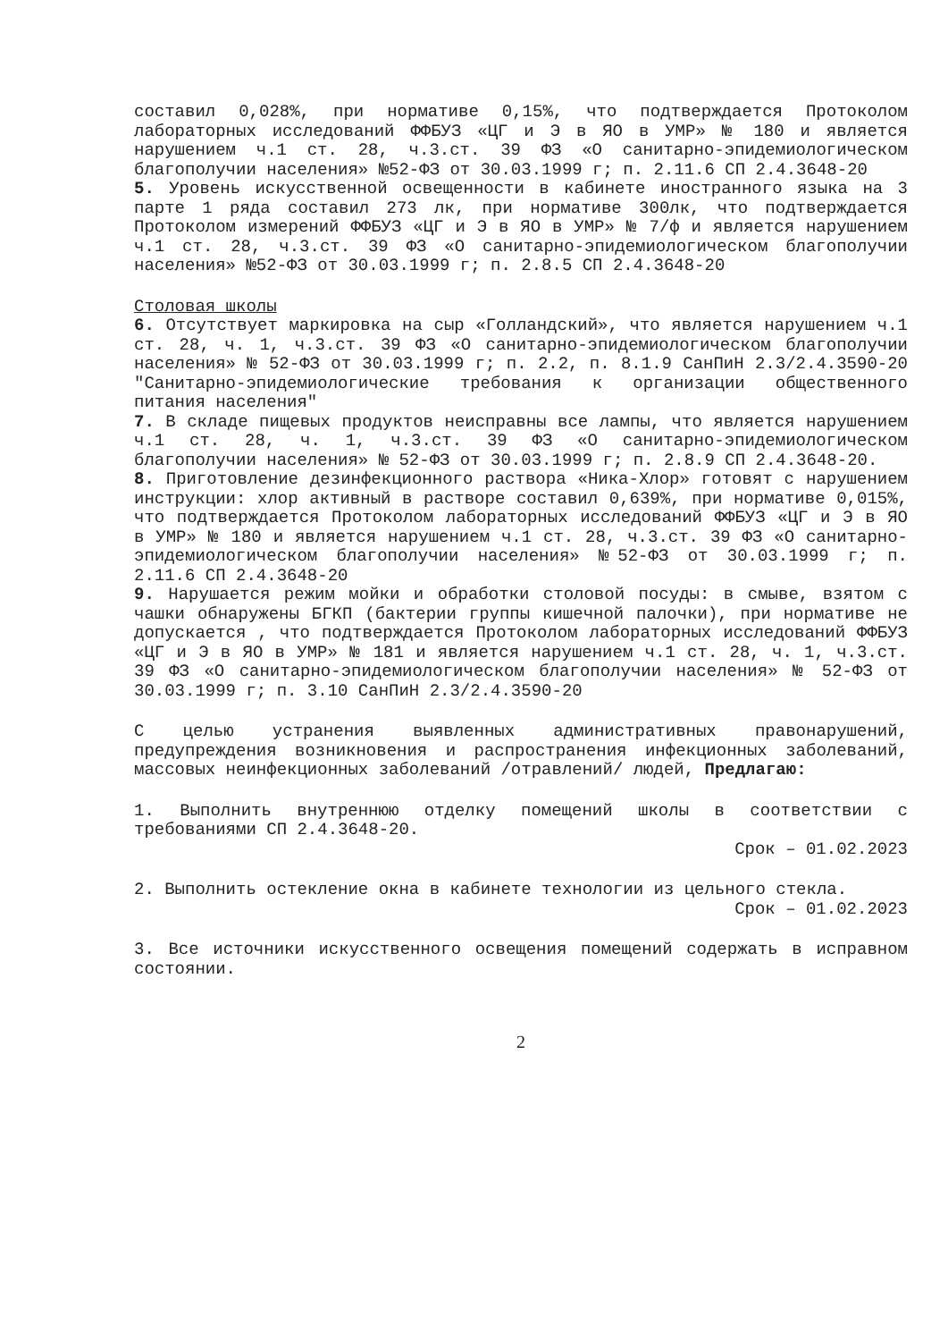составил 0,028%, при нормативе 0,15%, что подтверждается Протоколом лабораторных исследований ФФБУЗ «ЦГ и Э в ЯО в УМР» № 180 и является нарушением ч.1 ст. 28, ч.3.ст. 39 ФЗ «О санитарно-эпидемиологическом благополучии населения» №52-ФЗ от 30.03.1999 г; п. 2.11.6 СП 2.4.3648-20
5. Уровень искусственной освещенности в кабинете иностранного языка на 3 парте 1 ряда составил 273 лк, при нормативе 300лк, что подтверждается Протоколом измерений ФФБУЗ «ЦГ и Э в ЯО в УМР» № 7/ф и является нарушением ч.1 ст. 28, ч.3.ст. 39 ФЗ «О санитарно-эпидемиологическом благополучии населения» №52-ФЗ от 30.03.1999 г; п. 2.8.5 СП 2.4.3648-20
Столовая школы
6. Отсутствует маркировка на сыр «Голландский», что является нарушением ч.1 ст. 28, ч. 1, ч.3.ст. 39 ФЗ «О санитарно-эпидемиологическом благополучии населения» № 52-ФЗ от 30.03.1999 г; п. 2.2, п. 8.1.9 СанПиН 2.3/2.4.3590-20 "Санитарно-эпидемиологические требования к организации общественного питания населения"
7. В складе пищевых продуктов неисправны все лампы, что является нарушением ч.1 ст. 28, ч. 1, ч.3.ст. 39 ФЗ «О санитарно-эпидемиологическом благополучии населения» № 52-ФЗ от 30.03.1999 г; п. 2.8.9 СП 2.4.3648-20.
8. Приготовление дезинфекционного раствора «Ника-Хлор» готовят с нарушением инструкции: хлор активный в растворе составил 0,639%, при нормативе 0,015%, что подтверждается Протоколом лабораторных исследований ФФБУЗ «ЦГ и Э в ЯО в УМР» № 180 и является нарушением ч.1 ст. 28, ч.3.ст. 39 ФЗ «О санитарно-эпидемиологическом благополучии населения» №52-ФЗ от 30.03.1999 г; п. 2.11.6 СП 2.4.3648-20
9. Нарушается режим мойки и обработки столовой посуды: в смыве, взятом с чашки обнаружены БГКП (бактерии группы кишечной палочки), при нормативе не допускается , что подтверждается Протоколом лабораторных исследований ФФБУЗ «ЦГ и Э в ЯО в УМР» № 181 и является нарушением ч.1 ст. 28, ч. 1, ч.3.ст. 39 ФЗ «О санитарно-эпидемиологическом благополучии населения» № 52-ФЗ от 30.03.1999 г; п. 3.10 СанПиН 2.3/2.4.3590-20
С целью устранения выявленных административных правонарушений, предупреждения возникновения и распространения инфекционных заболеваний, массовых неинфекционных заболеваний /отравлений/ людей, Предлагаю:
1. Выполнить внутреннюю отделку помещений школы в соответствии с требованиями СП 2.4.3648-20.
Срок – 01.02.2023
2. Выполнить остекление окна в кабинете технологии из цельного стекла.
Срок – 01.02.2023
3. Все источники искусственного освещения помещений содержать в исправном состоянии.
2